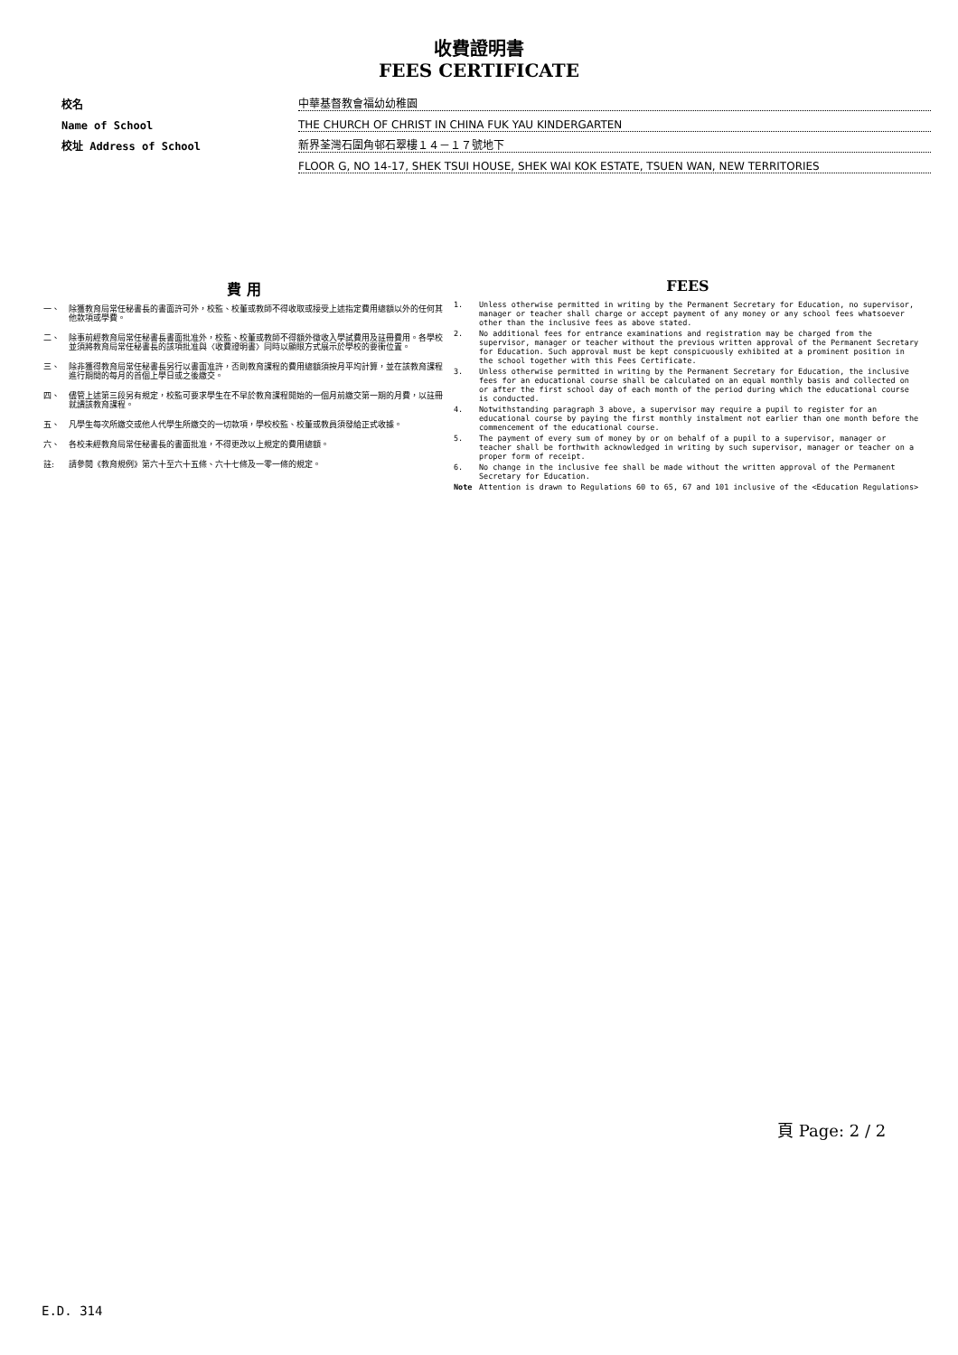收費證明書
FEES CERTIFICATE
校名
中華基督教會福幼幼稚園
Name of School
THE CHURCH OF CHRIST IN CHINA FUK YAU KINDERGARTEN
校址 Address of School
新界荃灣石圍角邨石翠樓１４－１７號地下
FLOOR G, NO 14-17, SHEK TSUI HOUSE, SHEK WAI KOK ESTATE, TSUEN WAN, NEW TERRITORIES
費 用
一、 除獲教育局常任秘書長的書面許可外，校監、校董或教師不得收取或接受上述指定費用總額以外的任何其他款項或學費。
二、 除事前經教育局常任秘書長書面批准外，校監、校董或教師不得額外徵收入學試費用及註冊費用。各學校並須將教育局常任秘書長的該項批准與〈收費證明書〉同時以顯眼方式展示於學校的要衝位置。
三、 除非獲得教育局常任秘書長另行以書面准許，否則教育課程的費用總額須按月平均計算，並在該教育課程進行期間的每月的首個上學日或之後繳交。
四、 儘管上述第三段另有規定，校監可要求學生在不早於教育課程開始的一個月前繳交第一期的月費，以註冊就讀該教育課程。
五、 凡學生每次所繳交或他人代學生所繳交的一切款項，學校校監、校董或教員須發給正式收據。
六、 各校未經教育局常任秘書長的書面批准，不得更改以上規定的費用總額。
註: 請參閱《教育規例》第六十至六十五條、六十七條及一零一條的規定。
FEES
1. Unless otherwise permitted in writing by the Permanent Secretary for Education, no supervisor, manager or teacher shall charge or accept payment of any money or any school fees whatsoever other than the inclusive fees as above stated.
2. No additional fees for entrance examinations and registration may be charged from the supervisor, manager or teacher without the previous written approval of the Permanent Secretary for Education. Such approval must be kept conspicuously exhibited at a prominent position in the school together with this Fees Certificate.
3. Unless otherwise permitted in writing by the Permanent Secretary for Education, the inclusive fees for an educational course shall be calculated on an equal monthly basis and collected on or after the first school day of each month of the period during which the educational course is conducted.
4. Notwithstanding paragraph 3 above, a supervisor may require a pupil to register for an educational course by paying the first monthly instalment not earlier than one month before the commencement of the educational course.
5. The payment of every sum of money by or on behalf of a pupil to a supervisor, manager or teacher shall be forthwith acknowledged in writing by such supervisor, manager or teacher on a proper form of receipt.
6. No change in the inclusive fee shall be made without the written approval of the Permanent Secretary for Education.
Note Attention is drawn to Regulations 60 to 65, 67 and 101 inclusive of the <Education Regulations>
頁 Page: 2 / 2
E.D. 314